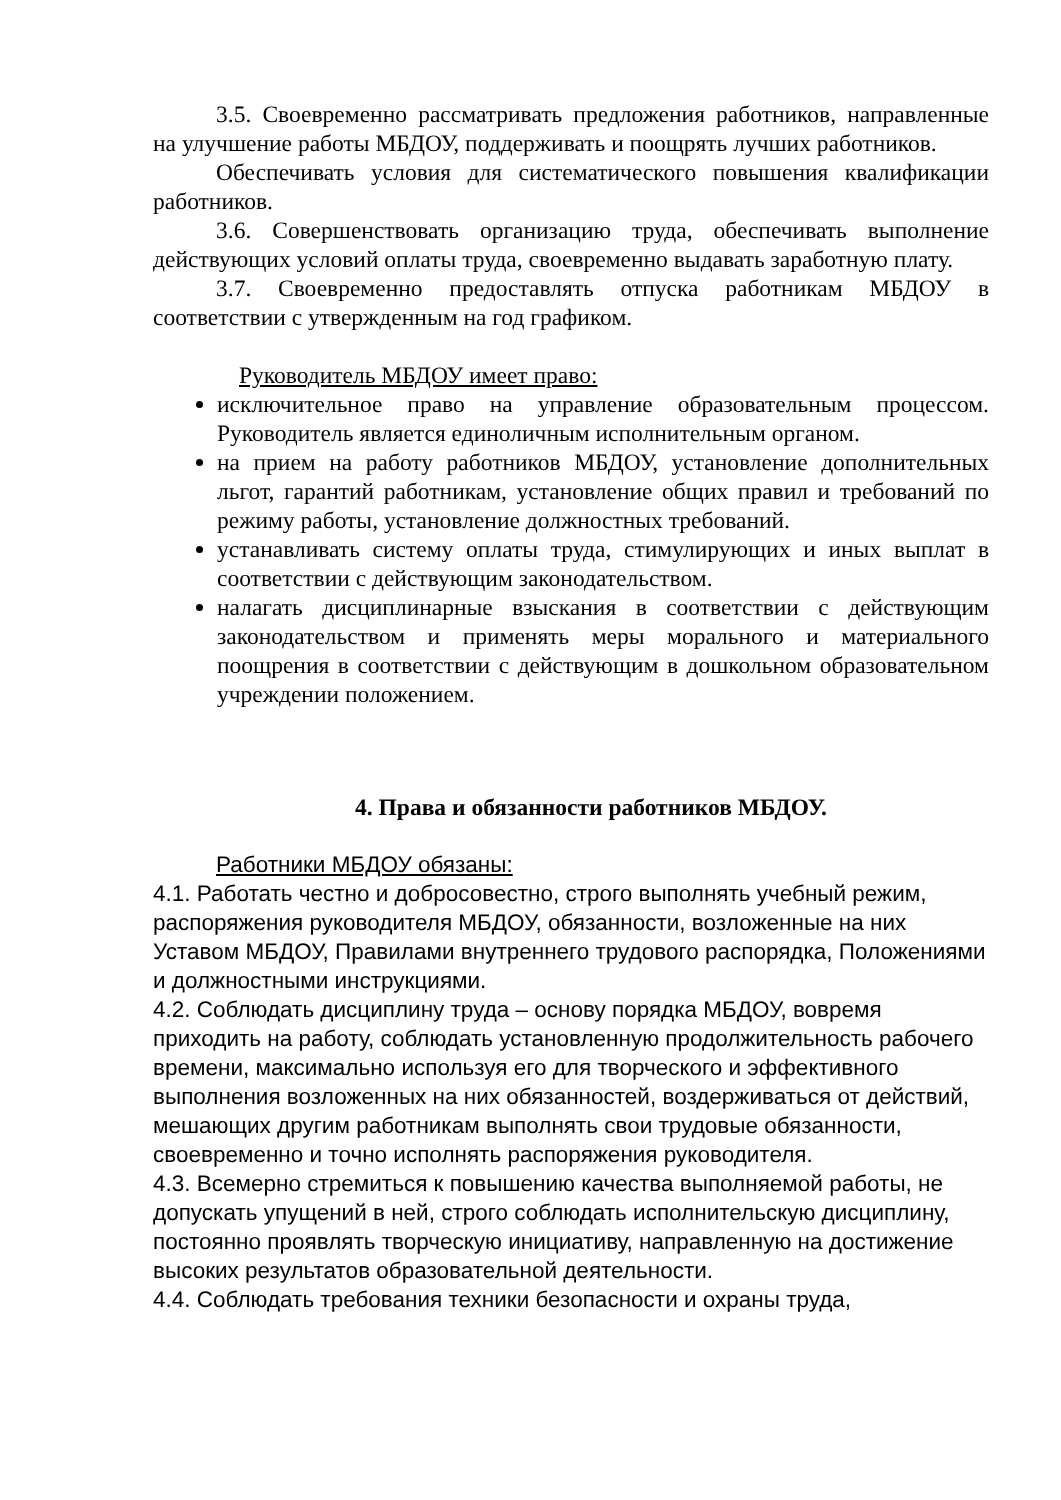3.5. Своевременно рассматривать предложения работников, направленные на улучшение работы МБДОУ, поддерживать и поощрять лучших работников.
Обеспечивать условия для систематического повышения квалификации работников.
3.6. Совершенствовать организацию труда, обеспечивать выполнение действующих условий оплаты труда, своевременно выдавать заработную плату.
3.7. Своевременно предоставлять отпуска работникам МБДОУ в соответствии с утвержденным на год графиком.
Руководитель МБДОУ имеет право:
исключительное право на управление образовательным процессом. Руководитель является единоличным исполнительным органом.
на прием на работу работников МБДОУ, установление дополнительных льгот, гарантий работникам, установление общих правил и требований по режиму работы, установление должностных требований.
устанавливать систему оплаты труда, стимулирующих и иных выплат в соответствии с действующим законодательством.
налагать дисциплинарные взыскания в соответствии с действующим законодательством и применять меры морального и материального поощрения в соответствии с действующим в дошкольном образовательном учреждении положением.
4. Права и обязанности работников МБДОУ.
Работники МБДОУ обязаны:
4.1. Работать честно и добросовестно, строго выполнять учебный режим, распоряжения руководителя МБДОУ, обязанности, возложенные на них Уставом МБДОУ, Правилами внутреннего трудового распорядка, Положениями и должностными инструкциями.
4.2. Соблюдать дисциплину труда – основу порядка МБДОУ, вовремя приходить на работу, соблюдать установленную продолжительность рабочего времени, максимально используя его для творческого и эффективного выполнения возложенных на них обязанностей, воздерживаться от действий, мешающих другим работникам выполнять свои трудовые обязанности, своевременно и точно исполнять распоряжения руководителя.
4.3. Всемерно стремиться к повышению качества выполняемой работы, не допускать упущений в ней, строго соблюдать исполнительскую дисциплину, постоянно проявлять творческую инициативу, направленную на достижение высоких результатов образовательной деятельности.
4.4. Соблюдать требования техники безопасности и охраны труда,